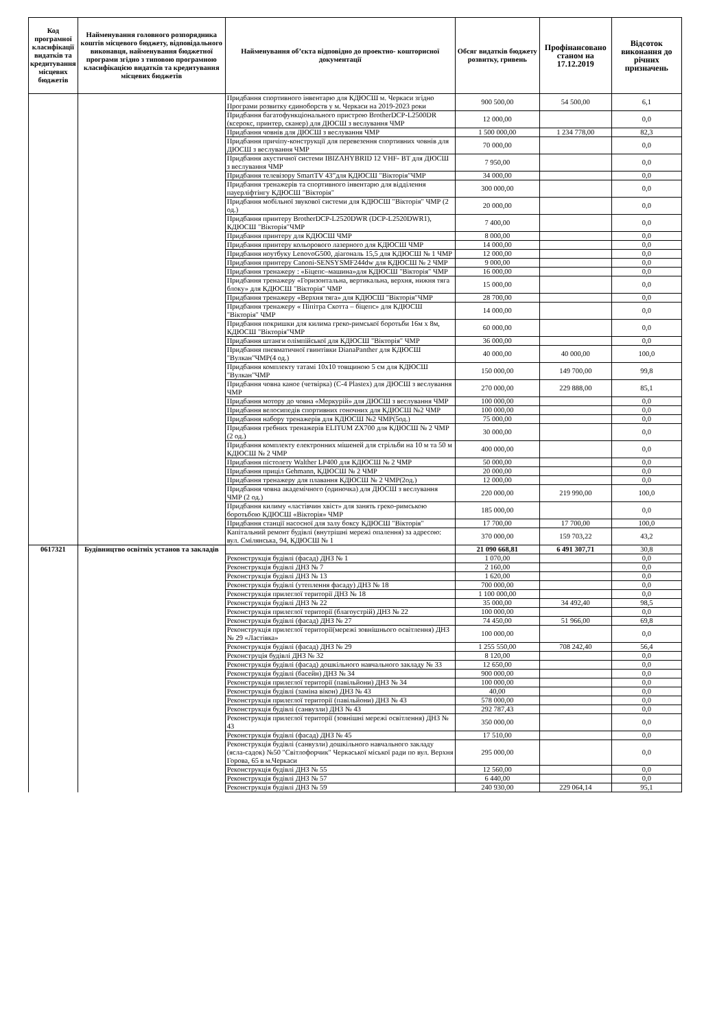| Код програмної класифікації видатків та кредитування місцевих бюджетів | Найменування головного розпорядника коштів місцевого бюджету, відповідального виконавця, найменування бюджетної програми згідно з типовою програмною класифікацією видатків та кредитування місцевих бюджетів | Найменування об’єкта відповідно до проектно- кошторисної документації | Обсяг видатків бюджету розвитку, гривень | Профінансовано станом на 17.12.2019 | Відсоток виконання до річних призначень |
| --- | --- | --- | --- | --- | --- |
| | | Придбання спортивного інвентарю для КДЮСШ м. Черкаси згідно Програми розвитку єдиноборств у м. Черкаси на 2019-2023 роки | 900 500,00 | 54 500,00 | 6,1 |
| | | Придбання багатофункціонального пристрою BrotherDCP-L2500DR (ксерокс, принтер, сканер) для ДЮСШ з веслування ЧМР | 12 000,00 | | 0,0 |
| | | Придбання човнів для ДЮСШ з веслування ЧМР | 1 500 000,00 | 1 234 778,00 | 82,3 |
| | | Придбання причіпу-конструкції для перевезення спортивних човнів для ДЮСШ з веслування ЧМР | 70 000,00 | | 0,0 |
| | | Придбання акустичної системи IBIZAHYBRID 12 VHF- BT для ДЮСШ з веслування ЧМР | 7 950,00 | | 0,0 |
| | | Придбання телевізору SmartTV 43”для КДЮСШ "Вікторія"ЧМР | 34 000,00 | | 0,0 |
| | | Придбання тренажерів та спортивного інвентарю для відділення пауерліфтінгу КДЮСШ "Вікторія" | 300 000,00 | | 0,0 |
| | | Придбання мобільної звукової системи для КДЮСШ "Вікторія" ЧМР (2 од.) | 20 000,00 | | 0,0 |
| | | Придбання принтеру BrotherDCP-L2520DWR (DCP-L2520DWR1), КДЮСШ "Вікторія"ЧМР | 7 400,00 | | 0,0 |
| | | Придбання принтеру для КДЮСШ ЧМР | 8 000,00 | | 0,0 |
| | | Придбання принтеру кольорового лазерного для КДЮСШ ЧМР | 14 000,00 | | 0,0 |
| | | Придбання ноутбуку LenovoG500, діагональ 15,5 для КДЮСШ № 1 ЧМР | 12 000,00 | | 0,0 |
| | | Придбання принтеру Canoni-SENSYSMF244dw для КДЮСШ № 2 ЧМР | 9 000,00 | | 0,0 |
| | | Придбання тренажеру : «Біцепс–машина»для КДЮСШ "Вікторія" ЧМР | 16 000,00 | | 0,0 |
| | | Придбання тренажеру «Горизонтальна, вертикальна, верхня, нижня тяга блоку» для КДЮСШ "Вікторія" ЧМР | 15 000,00 | | 0,0 |
| | | Придбання тренажеру «Верхня тяга» для КДЮСШ "Вікторія"ЧМР | 28 700,00 | | 0,0 |
| | | Придбання тренажеру « Піпітра Скотта – біцепс» для КДЮСШ "Вікторія" ЧМР | 14 000,00 | | 0,0 |
| | | Придбання покришки для килима греко-римської боротьби 16м х 8м, КДЮСШ "Вікторія"ЧМР | 60 000,00 | | 0,0 |
| | | Придбання штанги олімпійської для КДЮСШ "Вікторія" ЧМР | 36 000,00 | | 0,0 |
| | | Придбання пневматичної гвинтівки DianaPanther для КДЮСШ "Вулкан"ЧМР(4 од.) | 40 000,00 | 40 000,00 | 100,0 |
| | | Придбання комплекту татамі 10х10 товщиною 5 см для КДЮСШ "Вулкан"ЧМР | 150 000,00 | 149 700,00 | 99,8 |
| | | Придбання човна каное (четвірка) (С-4 Plastex) для ДЮСШ з веслування ЧМР | 270 000,00 | 229 888,00 | 85,1 |
| | | Придбання мотору до човна «Меркурій» для ДЮСШ з веслування ЧМР | 100 000,00 | | 0,0 |
| | | Придбання велосипедів спортивних гоночних для КДЮСШ №2 ЧМР | 100 000,00 | | 0,0 |
| | | Придбання набору тренажерів для КДЮСШ №2 ЧМР(5од.) | 75 000,00 | | 0,0 |
| | | Придбання гребних тренажерів ELITUM ZX700 для КДЮСШ № 2 ЧМР (2 од.) | 30 000,00 | | 0,0 |
| | | Придбання комплекту електронних мішеней для стрільби на 10 м та 50 м КДЮСШ № 2 ЧМР | 400 000,00 | | 0,0 |
| | | Придбання пістолету Walther LP400 для КДЮСШ № 2 ЧМР | 50 000,00 | | 0,0 |
| | | Придбання приціл Gehmann, КДЮСШ № 2 ЧМР | 20 000,00 | | 0,0 |
| | | Придбання тренажеру для плавання КДЮСШ № 2 ЧМР(2од.) | 12 000,00 | | 0,0 |
| | | Придбання човна академічного (одиночка) для ДЮСШ з веслування ЧМР (2 од.) | 220 000,00 | 219 990,00 | 100,0 |
| | | Придбання килиму «ластівчин хвіст» для занять греко-римською боротьбою КДЮСШ «Вікторія» ЧМР | 185 000,00 | | 0,0 |
| | | Придбання станції насосної для залу боксу КДЮСШ "Вікторія" | 17 700,00 | 17 700,00 | 100,0 |
| | | Капітальний ремонт будівлі (внутрішні мережі опалення) за адресою: вул. Смілянська, 94, КДЮСШ № 1 | 370 000,00 | 159 703,22 | 43,2 |
| 0617321 | Будівництво освітніх установ та закладів | | 21 090 668,81 | 6 491 307,71 | 30,8 |
| | | Реконструкція будівлі (фасад) ДНЗ № 1 | 1 070,00 | | 0,0 |
| | | Реконструкція будівлі ДНЗ № 7 | 2 160,00 | | 0,0 |
| | | Реконструкція будівлі ДНЗ № 13 | 1 620,00 | | 0,0 |
| | | Реконструкція будівлі (утеплення фасаду) ДНЗ № 18 | 700 000,00 | | 0,0 |
| | | Реконструкція прилеглої території ДНЗ № 18 | 1 100 000,00 | | 0,0 |
| | | Реконструкція будівлі ДНЗ № 22 | 35 000,00 | 34 492,40 | 98,5 |
| | | Реконструкція прилеглої території (благоустрій) ДНЗ № 22 | 100 000,00 | | 0,0 |
| | | Реконструкція будівлі (фасад) ДНЗ № 27 | 74 450,00 | 51 966,00 | 69,8 |
| | | Реконструкція прилеглої території(мережі зовнішнього освітлення) ДНЗ № 29 «Ластівка» | 100 000,00 | | 0,0 |
| | | Реконструкція будівлі (фасад) ДНЗ № 29 | 1 255 550,00 | 708 242,40 | 56,4 |
| | | Реконструція будівлі ДНЗ № 32 | 8 120,00 | | 0,0 |
| | | Реконструкція будівлі (фасад) дошкільного навчального закладу № 33 | 12 650,00 | | 0,0 |
| | | Реконструкція будівлі (басейн) ДНЗ № 34 | 900 000,00 | | 0,0 |
| | | Реконструкція прилеглої території (павільйони) ДНЗ № 34 | 100 000,00 | | 0,0 |
| | | Реконструкція будівлі (заміна вікон) ДНЗ № 43 | 40,00 | | 0,0 |
| | | Реконструкція прилеглої території (павільйони) ДНЗ № 43 | 578 000,00 | | 0,0 |
| | | Реконструкція будівлі (санвузли) ДНЗ № 43 | 292 787,43 | | 0,0 |
| | | Реконструкція прилеглої території (зовнішні мережі освітлення) ДНЗ № 43 | 350 000,00 | | 0,0 |
| | | Реконструкція будівлі (фасад) ДНЗ № 45 | 17 510,00 | | 0,0 |
| | | Реконструкція будівлі (санвузли) дошкільного навчального закладу (ясла-садок) №50 "Світлофорчик" Черкаської міської ради по вул. Верхня Горова, 65 в м.Черкаси | 295 000,00 | | 0,0 |
| | | Реконструкція будівлі ДНЗ № 55 | 12 560,00 | | 0,0 |
| | | Реконструкція будівлі ДНЗ № 57 | 6 440,00 | | 0,0 |
| | | Реконструкція будівлі ДНЗ № 59 | 240 930,00 | 229 064,14 | 95,1 |